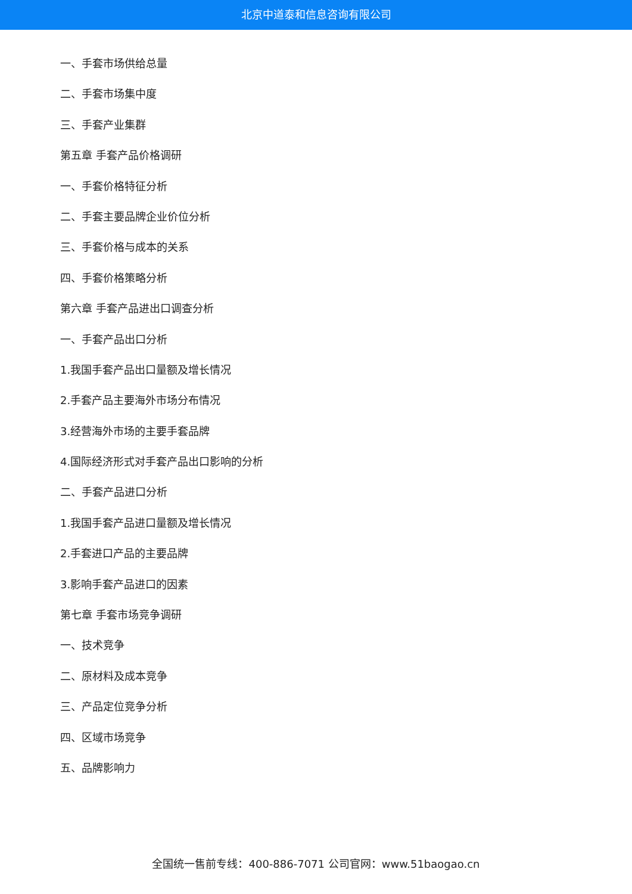北京中道泰和信息咨询有限公司
一、手套市场供给总量
二、手套市场集中度
三、手套产业集群
第五章 手套产品价格调研
一、手套价格特征分析
二、手套主要品牌企业价位分析
三、手套价格与成本的关系
四、手套价格策略分析
第六章 手套产品进出口调查分析
一、手套产品出口分析
1.我国手套产品出口量额及增长情况
2.手套产品主要海外市场分布情况
3.经营海外市场的主要手套品牌
4.国际经济形式对手套产品出口影响的分析
二、手套产品进口分析
1.我国手套产品进口量额及增长情况
2.手套进口产品的主要品牌
3.影响手套产品进口的因素
第七章 手套市场竞争调研
一、技术竞争
二、原材料及成本竞争
三、产品定位竞争分析
四、区域市场竞争
五、品牌影响力
全国统一售前专线：400-886-7071 公司官网：www.51baogao.cn